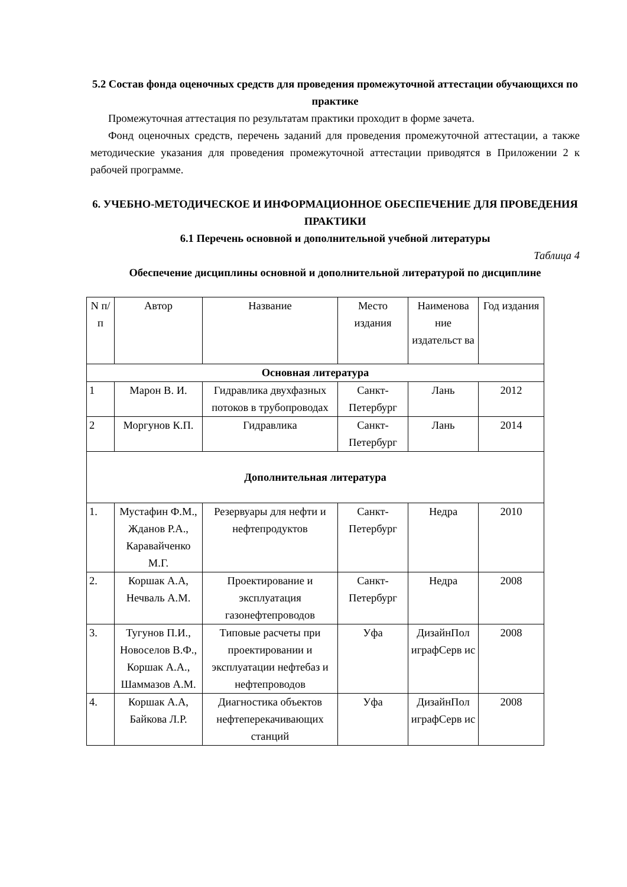5.2 Состав фонда оценочных средств для проведения промежуточной аттестации обучающихся по практике
Промежуточная аттестация по результатам практики проходит в форме зачета.
Фонд оценочных средств, перечень заданий для проведения промежуточной аттестации, а также методические указания для проведения промежуточной аттестации приводятся в Приложении 2 к рабочей программе.
6. УЧЕБНО-МЕТОДИЧЕСКОЕ И ИНФОРМАЦИОННОЕ ОБЕСПЕЧЕНИЕ ДЛЯ ПРОВЕДЕНИЯ ПРАКТИКИ
6.1 Перечень основной и дополнительной учебной литературы
Таблица 4
Обеспечение дисциплины основной и дополнительной литературой по дисциплине
| N п/п | Автор | Название | Место издания | Наименова ние издательст ва | Год издания |
| --- | --- | --- | --- | --- | --- |
| Основная литература | | | | | |
| 1 | Марон В. И. | Гидравлика двухфазных потоков в трубопроводах | Санкт-Петербург | Лань | 2012 |
| 2 | Моргунов К.П. | Гидравлика | Санкт-Петербург | Лань | 2014 |
| Дополнительная литература | | | | | |
| 1. | Мустафин Ф.М., Жданов Р.А., Каравайченко М.Г. | Резервуары для нефти и нефтепродуктов | Санкт-Петербург | Недра | 2010 |
| 2. | Коршак А.А, Нечваль А.М. | Проектирование и эксплуатация газонефтепроводов | Санкт-Петербург | Недра | 2008 |
| 3. | Тугунов П.И., Новоселов В.Ф., Коршак А.А., Шаммазов А.М. | Типовые расчеты при проектировании и эксплуатации нефтебаз и нефтепроводов | Уфа | ДизайнПол играфСерв ис | 2008 |
| 4. | Коршак А.А, Байкова Л.Р. | Диагностика объектов нефтеперекачивающих станций | Уфа | ДизайнПол играфСерв ис | 2008 |